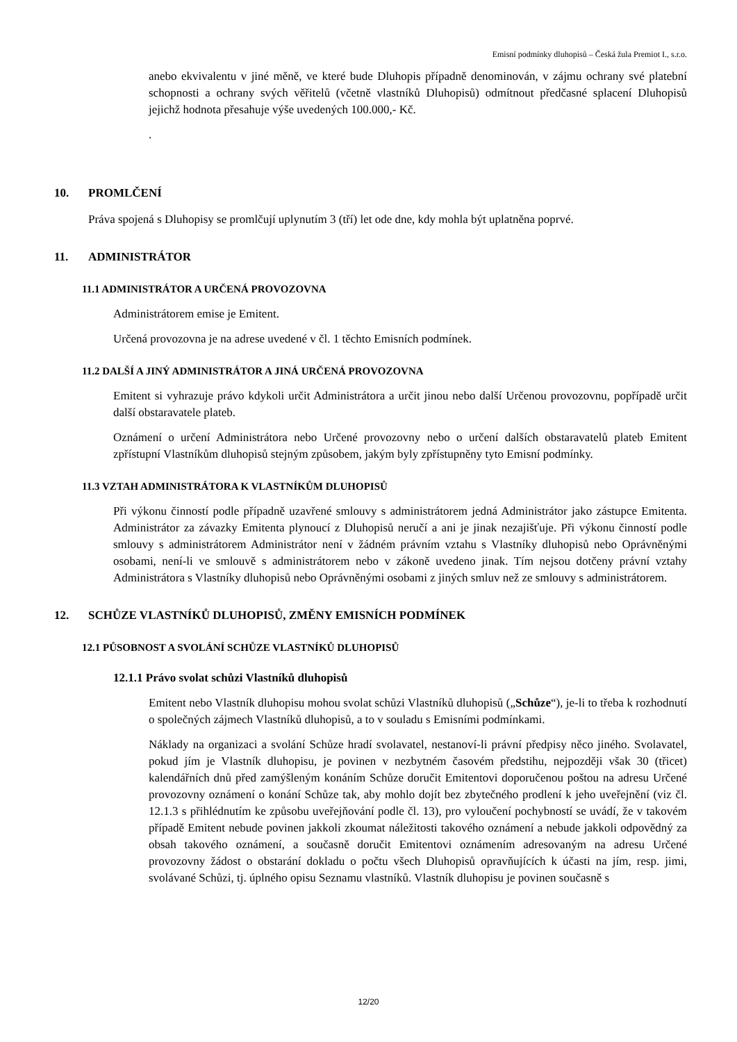Emisní podmínky dluhopisů – Česká žula Premiot I., s.r.o.
anebo ekvivalentu v jiné měně, ve které bude Dluhopis případně denominován, v zájmu ochrany své platební schopnosti a ochrany svých věřitelů (včetně vlastníků Dluhopisů) odmítnout předčasné splacení Dluhopisů jejichž hodnota přesahuje výše uvedených 100.000,- Kč.
.
10. PROMLČENÍ
Práva spojená s Dluhopisy se promlčují uplynutím 3 (tří) let ode dne, kdy mohla být uplatněna poprvé.
11. ADMINISTRÁTOR
11.1 ADMINISTRÁTOR A URČENÁ PROVOZOVNA
Administrátorem emise je Emitent.
Určená provozovna je na adrese uvedené v čl. 1 těchto Emisních podmínek.
11.2 DALŠÍ A JINÝ ADMINISTRÁTOR A JINÁ URČENÁ PROVOZOVNA
Emitent si vyhrazuje právo kdykoli určit Administrátora a určit jinou nebo další Určenou provozovnu, popřípadě určit další obstaravatele plateb.
Oznámení o určení Administrátora nebo Určené provozovny nebo o určení dalších obstaravatelů plateb Emitent zpřístupní Vlastníkům dluhopisů stejným způsobem, jakým byly zpřístupněny tyto Emisní podmínky.
11.3 VZTAH ADMINISTRÁTORA K VLASTNÍKŮM DLUHOPISŮ
Při výkonu činností podle případně uzavřené smlouvy s administrátorem jedná Administrátor jako zástupce Emitenta. Administrátor za závazky Emitenta plynoucí z Dluhopisů neručí a ani je jinak nezajišťuje. Při výkonu činností podle smlouvy s administrátorem Administrátor není v žádném právním vztahu s Vlastníky dluhopisů nebo Oprávněnými osobami, není-li ve smlouvě s administrátorem nebo v zákoně uvedeno jinak. Tím nejsou dotčeny právní vztahy Administrátora s Vlastníky dluhopisů nebo Oprávněnými osobami z jiných smluv než ze smlouvy s administrátorem.
12. SCHŮZE VLASTNÍKŮ DLUHOPISŮ, ZMĚNY EMISNÍCH PODMÍNEK
12.1 PŮSOBNOST A SVOLÁNÍ SCHŮZE VLASTNÍKŮ DLUHOPISŮ
12.1.1 Právo svolat schůzi Vlastníků dluhopisů
Emitent nebo Vlastník dluhopisu mohou svolat schůzi Vlastníků dluhopisů („Schůze“), je-li to třeba k rozhodnutí o společných zájmech Vlastníků dluhopisů, a to v souladu s Emisními podmínkami.
Náklady na organizaci a svolání Schůze hradí svolavatel, nestanoví-li právní předpisy něco jiného. Svolavatel, pokud jím je Vlastník dluhopisu, je povinen v nezbytném časovém předstihu, nejpozději však 30 (třicet) kalendářních dnů před zamýšleným konáním Schůze doručit Emitentovi doporučenou poštou na adresu Určené provozovny oznámení o konání Schůze tak, aby mohlo dojít bez zbytečného prodlení k jeho uveřejnění (viz čl. 12.1.3 s přihlédnutím ke způsobu uveřejňování podle čl. 13), pro vyloučení pochybností se uvádí, že v takovém případě Emitent nebude povinen jakkoli zkoumat náležitosti takového oznámení a nebude jakkoli odpovědný za obsah takového oznámení, a současně doručit Emitentovi oznámením adresovaným na adresu Určené provozovny žádost o obstarání dokladu o počtu všech Dluhopisů opravňujících k účasti na jím, resp. jimi, svolávané Schůzi, tj. úplného opisu Seznamu vlastníků. Vlastník dluhopisu je povinen současně s
12/20